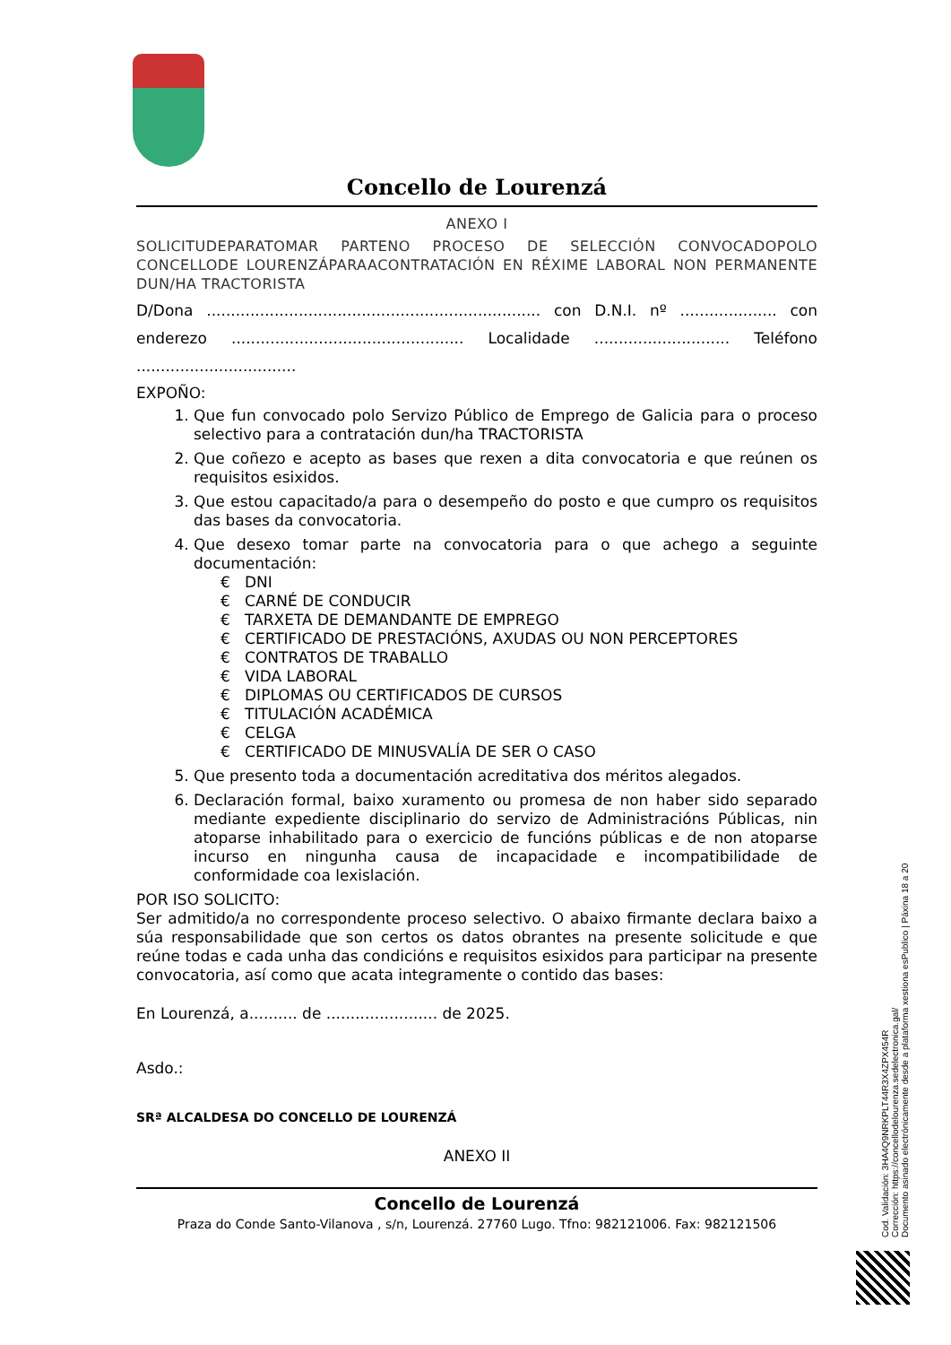Concello de Lourenzá
ANEXO I
SOLICITUDEPARATOMAR PARTENO PROCESO DE SELECCIÓN CONVOCADOPOLO CONCELLODE LOURENZÁPARAACONTRATACIÓN EN RÉXIME LABORAL NON PERMANENTE DUN/HA TRACTORISTA
D/Dona ..................................................................... con D.N.I. nº .................... con enderezo ................................................ Localidade ............................ Teléfono .................................
EXPOÑO:
1. Que fun convocado polo Servizo Público de Emprego de Galicia para o proceso selectivo para a contratación dun/ha TRACTORISTA
2. Que coñezo e acepto as bases que rexen a dita convocatoria e que reúnen os requisitos esixidos.
3. Que estou capacitado/a para o desempeño do posto e que cumpro os requisitos das bases da convocatoria.
4. Que desexo tomar parte na convocatoria para o que achego a seguinte documentación:
€ DNI
€ CARNÉ DE CONDUCIR
€ TARXETA DE DEMANDANTE DE EMPREGO
€ CERTIFICADO DE PRESTACIÓNS, AXUDAS OU NON PERCEPTORES
€ CONTRATOS DE TRABALLO
€ VIDA LABORAL
€ DIPLOMAS OU CERTIFICADOS DE CURSOS
€ TITULACIÓN ACADÉMICA
€ CELGA
€ CERTIFICADO DE MINUSVALÍA DE SER O CASO
5. Que presento toda a documentación acreditativa dos méritos alegados.
6. Declaración formal, baixo xuramento ou promesa de non haber sido separado mediante expediente disciplinario do servizo de Administracións Públicas, nin atoparse inhabilitado para o exercicio de funcións públicas e de non atoparse incurso en ningunha causa de incapacidade e incompatibilidade de conformidade coa lexislación.
POR ISO SOLICITO:
Ser admitido/a no correspondente proceso selectivo. O abaixo firmante declara baixo a súa responsabilidade que son certos os datos obrantes na presente solicitude e que reúne todas e cada unha das condicións e requisitos esixidos para participar na presente convocatoria, así como que acata integramente o contido das bases:
En Lourenzá, a.......... de ....................... de 2025.
Asdo.:
SRª ALCALDESA DO CONCELLO DE LOURENZÁ
ANEXO II
Concello de Lourenzá
Praza do Conde Santo-Vilanova , s/n, Lourenzá. 27760 Lugo. Tfno: 982121006. Fax: 982121506
Cod. Validación: 3HA4Q9NRKPLT44R3X4ZPX454R
Corrección: https://concellodelourenza.sedelectronica.gal/
Documento asinado electrónicamente desde a plataforma xestiona esPublico | Páxina 18 a 20